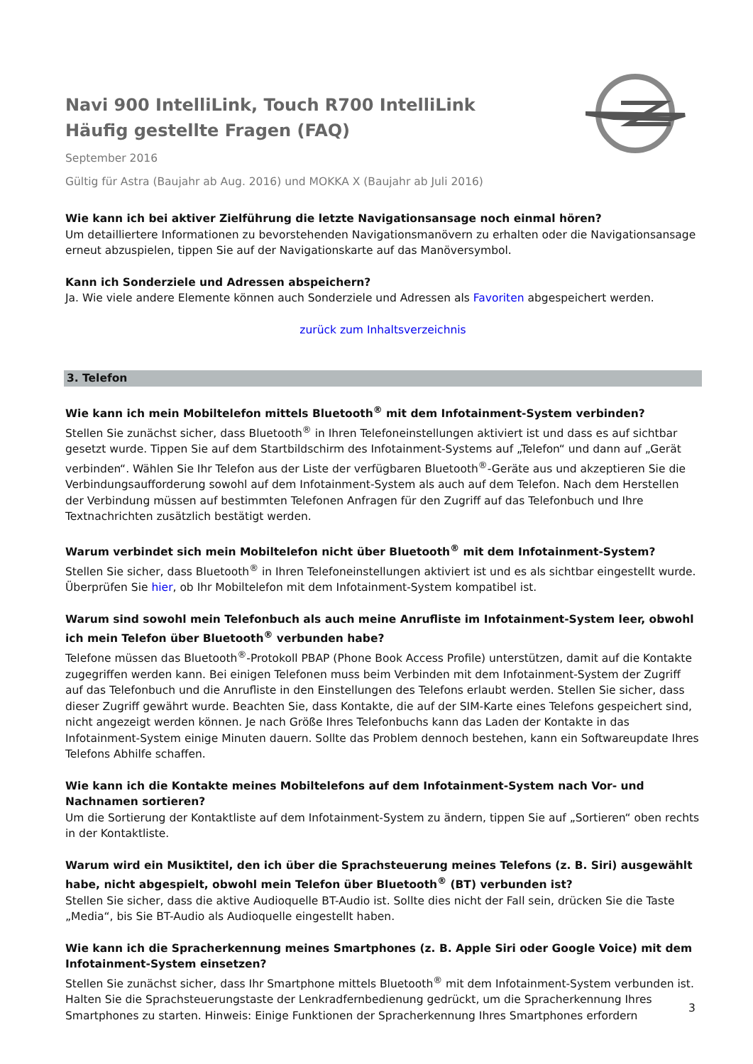Navi 900 IntelliLink, Touch R700 IntelliLink
Häufig gestellte Fragen (FAQ)
September 2016
Gültig für Astra (Baujahr ab Aug. 2016) und MOKKA X (Baujahr ab Juli 2016)
Wie kann ich bei aktiver Zielführung die letzte Navigationsansage noch einmal hören?
Um detailliertere Informationen zu bevorstehenden Navigationsmanövern zu erhalten oder die Navigationsansage erneut abzuspielen, tippen Sie auf der Navigationskarte auf das Manöversymbol.
Kann ich Sonderziele und Adressen abspeichern?
Ja. Wie viele andere Elemente können auch Sonderziele und Adressen als Favoriten abgespeichert werden.
zurück zum Inhaltsverzeichnis
3. Telefon
Wie kann ich mein Mobiltelefon mittels Bluetooth<sup>®</sup> mit dem Infotainment-System verbinden?
Stellen Sie zunächst sicher, dass Bluetooth<sup>®</sup> in Ihren Telefoneinstellungen aktiviert ist und dass es auf sichtbar gesetzt wurde. Tippen Sie auf dem Startbildschirm des Infotainment-Systems auf „Telefon“ und dann auf „Gerät verbinden“. Wählen Sie Ihr Telefon aus der Liste der verfügbaren Bluetooth<sup>®</sup>-Geräte aus und akzeptieren Sie die Verbindungsaufforderung sowohl auf dem Infotainment-System als auch auf dem Telefon. Nach dem Herstellen der Verbindung müssen auf bestimmten Telefonen Anfragen für den Zugriff auf das Telefonbuch und Ihre Textnachrichten zusätzlich bestätigt werden.
Warum verbindet sich mein Mobiltelefon nicht über Bluetooth<sup>®</sup> mit dem Infotainment-System?
Stellen Sie sicher, dass Bluetooth<sup>®</sup> in Ihren Telefoneinstellungen aktiviert ist und es als sichtbar eingestellt wurde. Überprüfen Sie hier, ob Ihr Mobiltelefon mit dem Infotainment-System kompatibel ist.
Warum sind sowohl mein Telefonbuch als auch meine Anrufliste im Infotainment-System leer, obwohl ich mein Telefon über Bluetooth<sup>®</sup> verbunden habe?
Telefone müssen das Bluetooth<sup>®</sup>-Protokoll PBAP (Phone Book Access Profile) unterstützen, damit auf die Kontakte zugegriffen werden kann. Bei einigen Telefonen muss beim Verbinden mit dem Infotainment-System der Zugriff auf das Telefonbuch und die Anrufliste in den Einstellungen des Telefons erlaubt werden. Stellen Sie sicher, dass dieser Zugriff gewährt wurde. Beachten Sie, dass Kontakte, die auf der SIM-Karte eines Telefons gespeichert sind, nicht angezeigt werden können. Je nach Größe Ihres Telefonbuchs kann das Laden der Kontakte in das Infotainment-System einige Minuten dauern. Sollte das Problem dennoch bestehen, kann ein Softwareupdate Ihres Telefons Abhilfe schaffen.
Wie kann ich die Kontakte meines Mobiltelefons auf dem Infotainment-System nach Vor- und Nachnamen sortieren?
Um die Sortierung der Kontaktliste auf dem Infotainment-System zu ändern, tippen Sie auf „Sortieren“ oben rechts in der Kontaktliste.
Warum wird ein Musiktitel, den ich über die Sprachsteuerung meines Telefons (z. B. Siri) ausgewählt habe, nicht abgespielt, obwohl mein Telefon über Bluetooth<sup>®</sup> (BT) verbunden ist?
Stellen Sie sicher, dass die aktive Audioquelle BT-Audio ist. Sollte dies nicht der Fall sein, drücken Sie die Taste „Media“, bis Sie BT-Audio als Audioquelle eingestellt haben.
Wie kann ich die Spracherkennung meines Smartphones (z. B. Apple Siri oder Google Voice) mit dem Infotainment-System einsetzen?
Stellen Sie zunächst sicher, dass Ihr Smartphone mittels Bluetooth<sup>®</sup> mit dem Infotainment-System verbunden ist. Halten Sie die Sprachsteuerungstaste der Lenkradfernbedienung gedrückt, um die Spracherkennung Ihres Smartphones zu starten. Hinweis: Einige Funktionen der Spracherkennung Ihres Smartphones erfordern
3